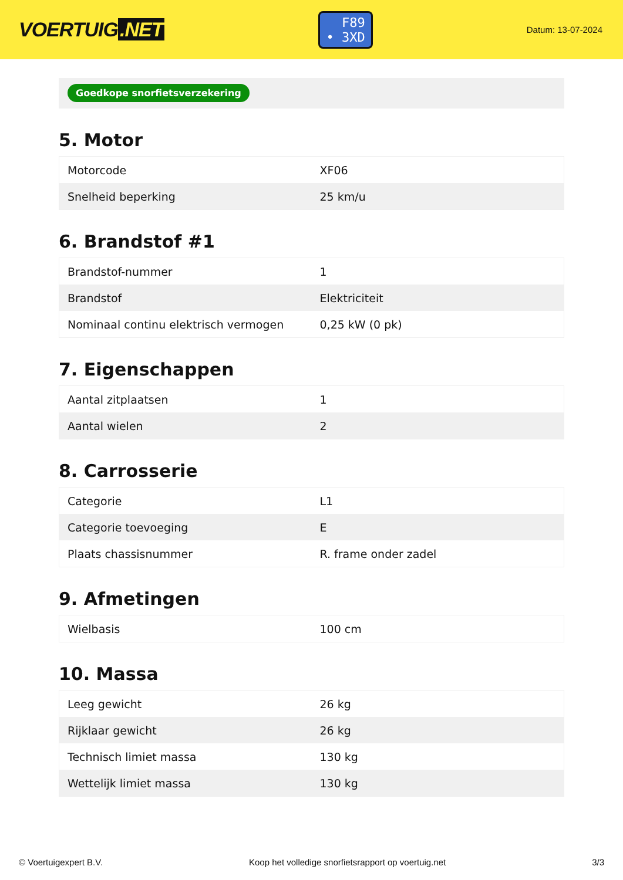VOERTUIG.NET
F89
• 3XD
Datum: 13-07-2024
Goedkope snorfietsverzekering
5. Motor
| Motorcode | XF06 |
| Snelheid beperking | 25 km/u |
6. Brandstof #1
| Brandstof-nummer | 1 |
| Brandstof | Elektriciteit |
| Nominaal continu elektrisch vermogen | 0,25 kW (0 pk) |
7. Eigenschappen
| Aantal zitplaatsen | 1 |
| Aantal wielen | 2 |
8. Carrosserie
| Categorie | L1 |
| Categorie toevoeging | E |
| Plaats chassisnummer | R. frame onder zadel |
9. Afmetingen
| Wielbasis | 100 cm |
10. Massa
| Leeg gewicht | 26 kg |
| Rijklaar gewicht | 26 kg |
| Technisch limiet massa | 130 kg |
| Wettelijk limiet massa | 130 kg |
© Voertuigexpert B.V. Koop het volledige snorfietsrapport op voertuig.net 3/3